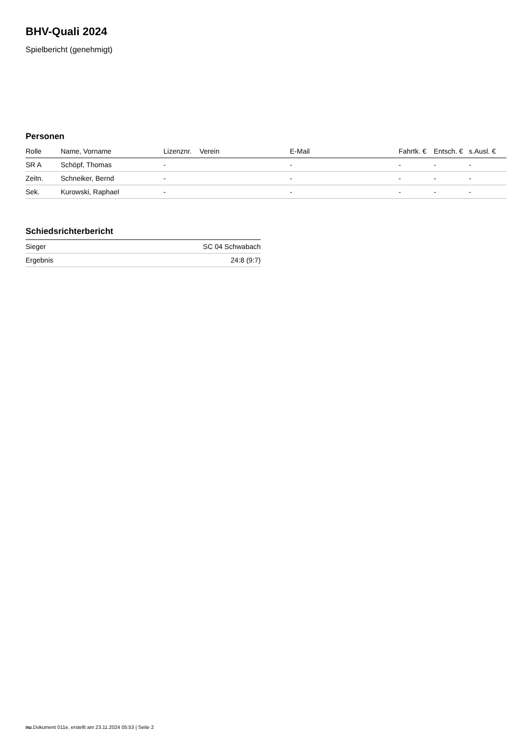BHV-Quali 2024
Spielbericht (genehmigt)
Personen
| Rolle | Name, Vorname | Lizenznr. | Verein | E-Mail | Fahrtk. € | Entsch. € | s.Ausl. € |
| --- | --- | --- | --- | --- | --- | --- | --- |
| SR A | Schöpf, Thomas | - | | - | - | - | - |
| Zeitn. | Schneiker, Bernd | - | | - | - | - | - |
| Sek. | Kurowski, Raphael | - | | - | - | - | - |
Schiedsrichterbericht
| Sieger | SC 04 Schwabach |
| Ergebnis | 24:8 (9:7) |
nu.Dokument 011e, erstellt am 23.11.2024 05:53 | Seite 2